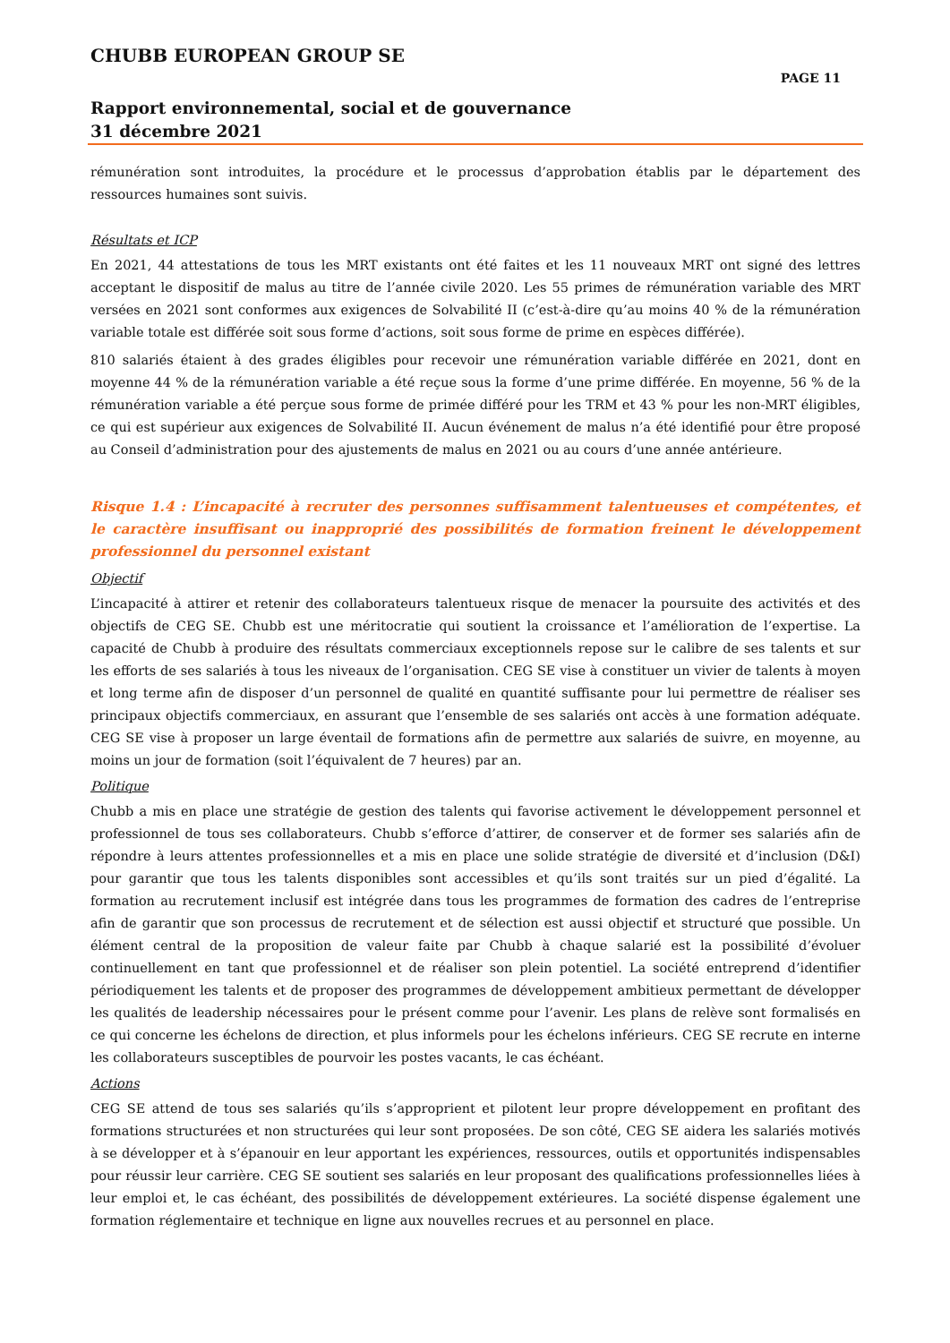CHUBB EUROPEAN GROUP SE
PAGE 11
Rapport environnemental, social et de gouvernance
31 décembre 2021
rémunération sont introduites, la procédure et le processus d’approbation établis par le département des ressources humaines sont suivis.
Résultats et ICP
En 2021, 44 attestations de tous les MRT existants ont été faites et les 11 nouveaux MRT ont signé des lettres acceptant le dispositif de malus au titre de l’année civile 2020. Les 55 primes de rémunération variable des MRT versées en 2021 sont conformes aux exigences de Solvabilité II (c’est-à-dire qu’au moins 40 % de la rémunération variable totale est différée soit sous forme d’actions, soit sous forme de prime en espèces différée).
810 salariés étaient à des grades éligibles pour recevoir une rémunération variable différée en 2021, dont en moyenne 44 % de la rémunération variable a été reçue sous la forme d’une prime différée. En moyenne, 56 % de la rémunération variable a été perçue sous forme de primée différé pour les TRM et 43 % pour les non-MRT éligibles, ce qui est supérieur aux exigences de Solvabilité II. Aucun événement de malus n’a été identifié pour être proposé au Conseil d’administration pour des ajustements de malus en 2021 ou au cours d’une année antérieure.
Risque 1.4 : L’incapacité à recruter des personnes suffisamment talentueuses et compétentes, et le caractère insuffisant ou inapproprié des possibilités de formation freinent le développement professionnel du personnel existant
Objectif
L’incapacité à attirer et retenir des collaborateurs talentueux risque de menacer la poursuite des activités et des objectifs de CEG SE. Chubb est une méritocratie qui soutient la croissance et l’amélioration de l’expertise. La capacité de Chubb à produire des résultats commerciaux exceptionnels repose sur le calibre de ses talents et sur les efforts de ses salariés à tous les niveaux de l’organisation. CEG SE vise à constituer un vivier de talents à moyen et long terme afin de disposer d’un personnel de qualité en quantité suffisante pour lui permettre de réaliser ses principaux objectifs commerciaux, en assurant que l’ensemble de ses salariés ont accès à une formation adéquate. CEG SE vise à proposer un large éventail de formations afin de permettre aux salariés de suivre, en moyenne, au moins un jour de formation (soit l’équivalent de 7 heures) par an.
Politique
Chubb a mis en place une stratégie de gestion des talents qui favorise activement le développement personnel et professionnel de tous ses collaborateurs. Chubb s’efforce d’attirer, de conserver et de former ses salariés afin de répondre à leurs attentes professionnelles et a mis en place une solide stratégie de diversité et d’inclusion (D&I) pour garantir que tous les talents disponibles sont accessibles et qu’ils sont traités sur un pied d’égalité. La formation au recrutement inclusif est intégrée dans tous les programmes de formation des cadres de l’entreprise afin de garantir que son processus de recrutement et de sélection est aussi objectif et structuré que possible. Un élément central de la proposition de valeur faite par Chubb à chaque salarié est la possibilité d’évoluer continuellement en tant que professionnel et de réaliser son plein potentiel. La société entreprend d’identifier périodiquement les talents et de proposer des programmes de développement ambitieux permettant de développer les qualités de leadership nécessaires pour le présent comme pour l’avenir. Les plans de relève sont formalisés en ce qui concerne les échelons de direction, et plus informels pour les échelons inférieurs. CEG SE recrute en interne les collaborateurs susceptibles de pourvoir les postes vacants, le cas échéant.
Actions
CEG SE attend de tous ses salariés qu’ils s’approprient et pilotent leur propre développement en profitant des formations structurées et non structurées qui leur sont proposées. De son côté, CEG SE aidera les salariés motivés à se développer et à s’épanouir en leur apportant les expériences, ressources, outils et opportunités indispensables pour réussir leur carrière. CEG SE soutient ses salariés en leur proposant des qualifications professionnelles liées à leur emploi et, le cas échéant, des possibilités de développement extérieures. La société dispense également une formation réglementaire et technique en ligne aux nouvelles recrues et au personnel en place.